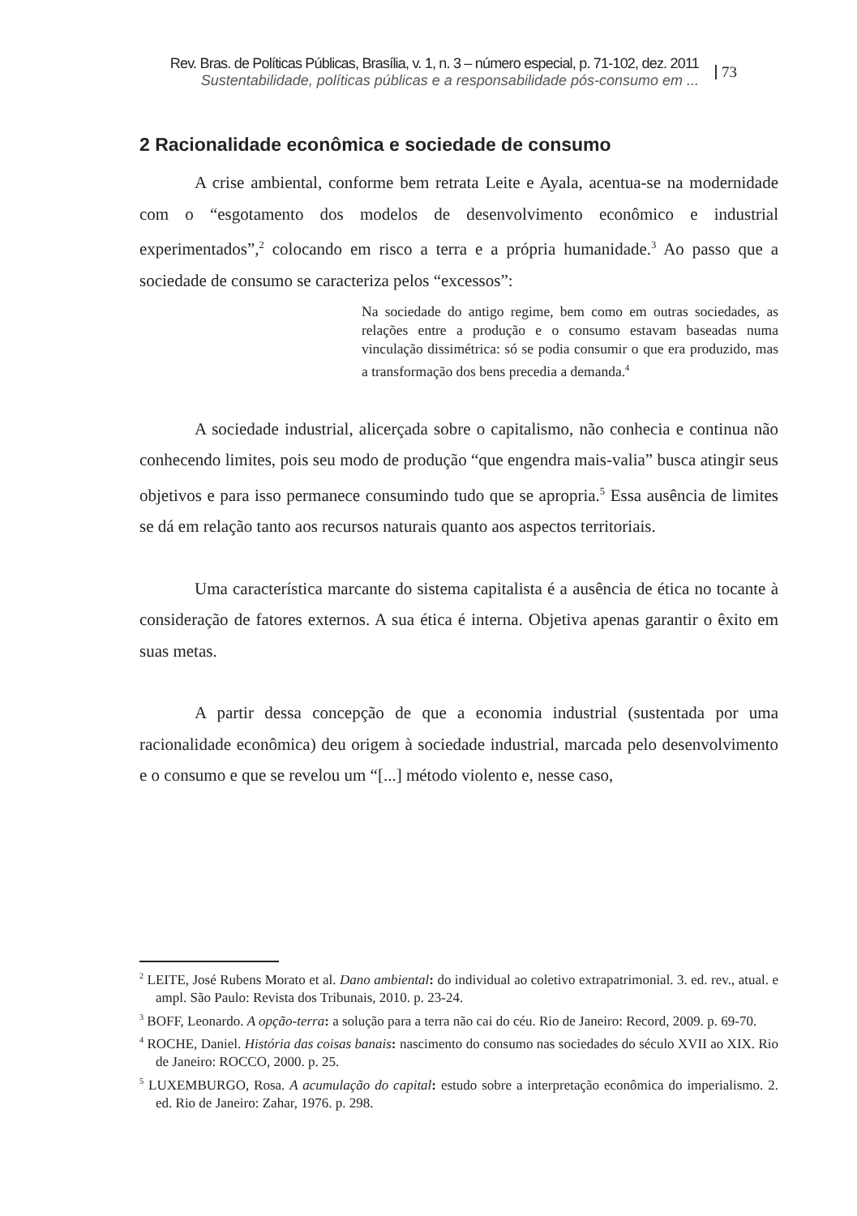Rev. Bras. de Políticas Públicas, Brasília, v. 1, n. 3 – número especial, p. 71-102, dez. 2011
Sustentabilidade, políticas públicas e a responsabilidade pós-consumo em ...
73
2 Racionalidade econômica e sociedade de consumo
A crise ambiental, conforme bem retrata Leite e Ayala, acentua-se na modernidade com o “esgotamento dos modelos de desenvolvimento econômico e industrial experimentados”,<sup>2</sup> colocando em risco a terra e a própria humanidade.<sup>3</sup> Ao passo que a sociedade de consumo se caracteriza pelos “excessos”:
Na sociedade do antigo regime, bem como em outras sociedades, as relações entre a produção e o consumo estavam baseadas numa vinculação dissimétrica: só se podia consumir o que era produzido, mas a transformação dos bens precedia a demanda.<sup>4</sup>
A sociedade industrial, alicerçada sobre o capitalismo, não conhecia e continua não conhecendo limites, pois seu modo de produção “que engendra mais-valia” busca atingir seus objetivos e para isso permanece consumindo tudo que se apropria.<sup>5</sup> Essa ausência de limites se dá em relação tanto aos recursos naturais quanto aos aspectos territoriais.
Uma característica marcante do sistema capitalista é a ausência de ética no tocante à consideração de fatores externos. A sua ética é interna. Objetiva apenas garantir o êxito em suas metas.
A partir dessa concepção de que a economia industrial (sustentada por uma racionalidade econômica) deu origem à sociedade industrial, marcada pelo desenvolvimento e o consumo e que se revelou um “[...] método violento e, nesse caso,
<sup>2</sup> LEITE, José Rubens Morato et al. Dano ambiental: do individual ao coletivo extrapatrimonial. 3. ed. rev., atual. e ampl. São Paulo: Revista dos Tribunais, 2010. p. 23-24.
<sup>3</sup> BOFF, Leonardo. A opção-terra: a solução para a terra não cai do céu. Rio de Janeiro: Record, 2009. p. 69-70.
<sup>4</sup> ROCHE, Daniel. História das coisas banais: nascimento do consumo nas sociedades do século XVII ao XIX. Rio de Janeiro: ROCCO, 2000. p. 25.
<sup>5</sup> LUXEMBURGO, Rosa. A acumulação do capital: estudo sobre a interpretação econômica do imperialismo. 2. ed. Rio de Janeiro: Zahar, 1976. p. 298.